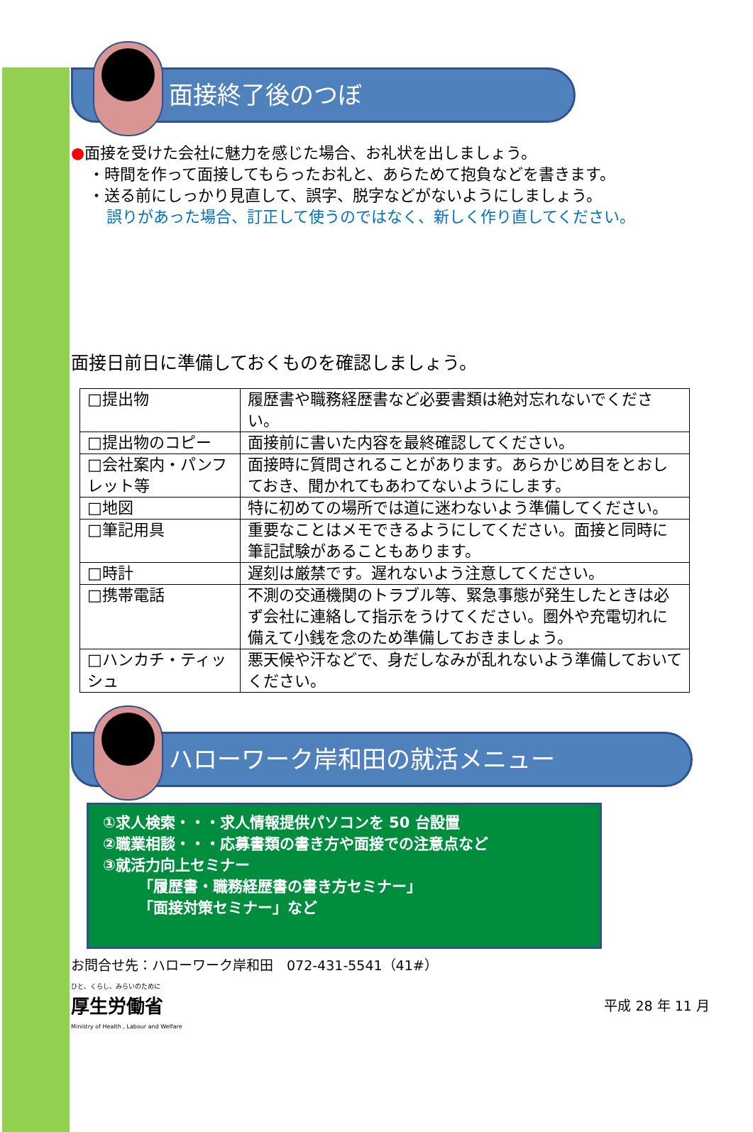面接終了後のつぼ
●面接を受けた会社に魅力を感じた場合、お礼状を出しましょう。
・時間を作って面接してもらったお礼と、あらためて抱負などを書きます。
・送る前にしっかり見直して、誤字、脱字などがないようにしましょう。
誤りがあった場合、訂正して使うのではなく、新しく作り直してください。
面接日前日に準備しておくものを確認しましょう。
| □提出物 | 履歴書や職務経歴書など必要書類は絶対忘れないでください。 |
| □提出物のコピー | 面接前に書いた内容を最終確認してください。 |
| □会社案内・パンフレット等 | 面接時に質問されることがあります。あらかじめ目をとおしておき、聞かれてもあわてないようにします。 |
| □地図 | 特に初めての場所では道に迷わないよう準備してください。 |
| □筆記用具 | 重要なことはメモできるようにしてください。面接と同時に筆記試験があることもあります。 |
| □時計 | 遅刻は厳禁です。遅れないよう注意してください。 |
| □携帯電話 | 不測の交通機関のトラブル等、緊急事態が発生したときは必ず会社に連絡して指示をうけてください。圏外や充電切れに備えて小銭を念のため準備しておきましょう。 |
| □ハンカチ・ティッシュ | 悪天候や汗などで、身だしなみが乱れないよう準備しておいてください。 |
ハローワーク岸和田の就活メニュー
①求人検索・・・求人情報提供パソコンを 50 台設置
②職業相談・・・応募書類の書き方や面接での注意点など
③就活力向上セミナー
「履歴書・職務経歴書の書き方セミナー」
「面接対策セミナー」など
お問合せ先：ハローワーク岸和田　072-431-5541（41#）
ひと、くらし、みらいのために
厚生労働省
Ministry of Health , Labour and Welfare
平成 28 年 11 月